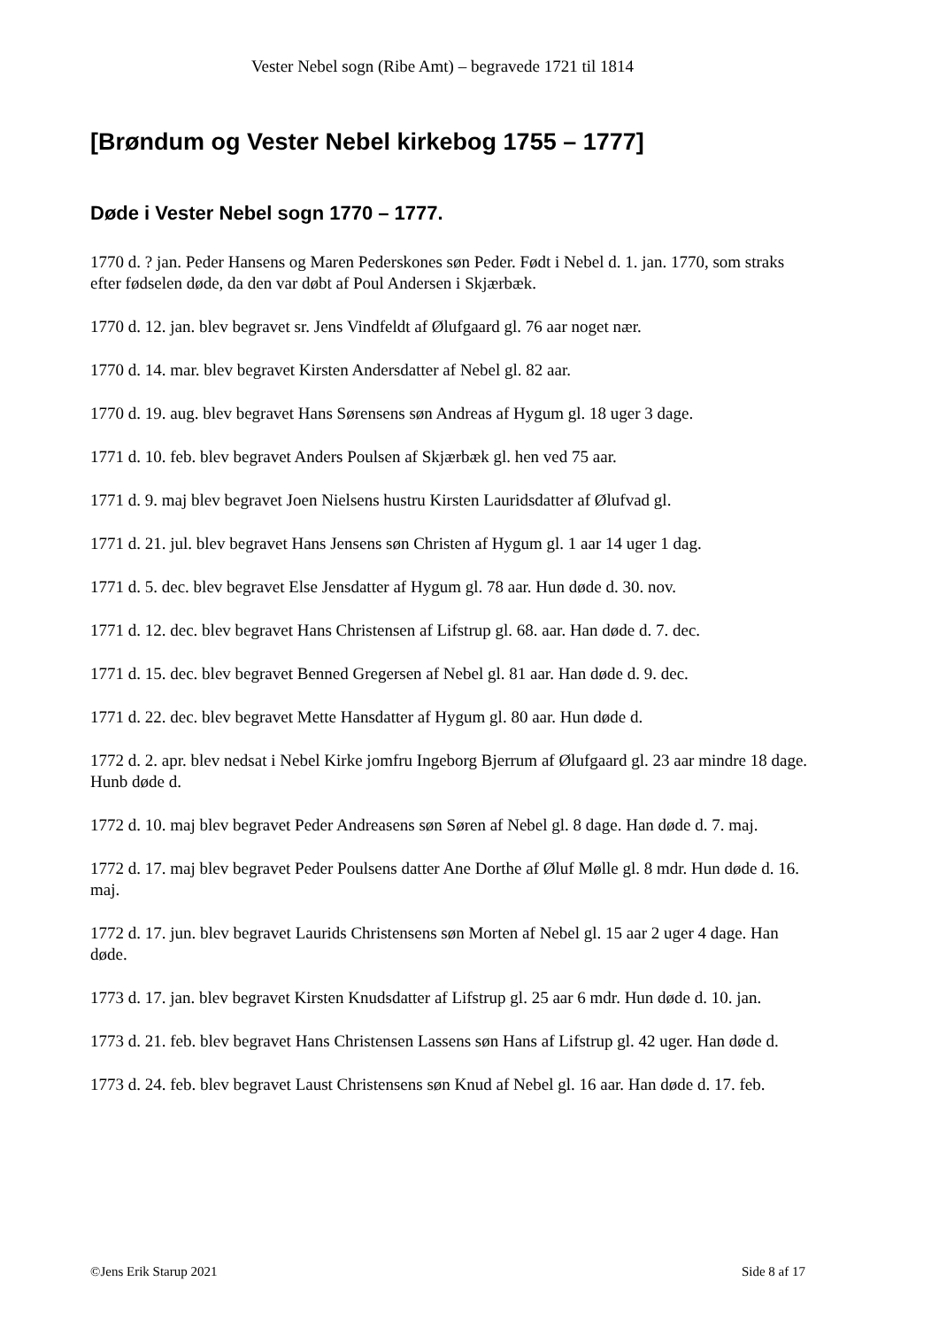Vester Nebel sogn (Ribe Amt) – begravede 1721 til 1814
[Brøndum og Vester Nebel kirkebog 1755 – 1777]
Døde i Vester Nebel sogn 1770 – 1777.
1770 d. ? jan. Peder Hansens og Maren Pederskones søn Peder. Født i Nebel d. 1. jan. 1770, som straks efter fødselen døde, da den var døbt af Poul Andersen i Skjærbæk.
1770 d. 12. jan. blev begravet sr. Jens Vindfeldt af Ølufgaard gl. 76 aar noget nær.
1770 d. 14. mar. blev begravet Kirsten Andersdatter af Nebel gl. 82 aar.
1770 d. 19. aug. blev begravet Hans Sørensens søn Andreas af Hygum gl. 18 uger 3 dage.
1771 d. 10. feb. blev begravet Anders Poulsen af Skjærbæk gl. hen ved 75 aar.
1771 d. 9. maj blev begravet Joen Nielsens hustru Kirsten Lauridsdatter af Ølufvad gl.
1771 d. 21. jul. blev begravet Hans Jensens søn Christen af Hygum gl. 1 aar 14 uger 1 dag.
1771 d. 5. dec. blev begravet Else Jensdatter af Hygum gl. 78 aar. Hun døde d. 30. nov.
1771 d. 12. dec. blev begravet Hans Christensen af Lifstrup gl. 68. aar. Han døde d. 7. dec.
1771 d. 15. dec. blev begravet Benned Gregersen af Nebel gl. 81 aar. Han døde d. 9. dec.
1771 d. 22. dec. blev begravet Mette Hansdatter af Hygum gl. 80 aar. Hun døde d.
1772 d. 2. apr. blev nedsat i Nebel Kirke jomfru Ingeborg Bjerrum af Ølufgaard gl. 23 aar mindre 18 dage. Hunb døde d.
1772 d. 10. maj blev begravet Peder Andreasens søn Søren af Nebel gl. 8 dage. Han døde d. 7. maj.
1772 d. 17. maj blev begravet Peder Poulsens datter Ane Dorthe af Øluf Mølle gl. 8 mdr. Hun døde d. 16. maj.
1772 d. 17. jun. blev begravet Laurids Christensens søn Morten af Nebel gl. 15 aar 2 uger 4 dage. Han døde.
1773 d. 17. jan. blev begravet Kirsten Knudsdatter af Lifstrup gl. 25 aar 6 mdr. Hun døde d. 10. jan.
1773 d. 21. feb. blev begravet Hans Christensen Lassens søn Hans af Lifstrup gl. 42 uger. Han døde d.
1773 d. 24. feb. blev begravet Laust Christensens søn Knud af Nebel gl. 16 aar. Han døde d. 17. feb.
©Jens Erik Starup 2021 Side 8 af 17